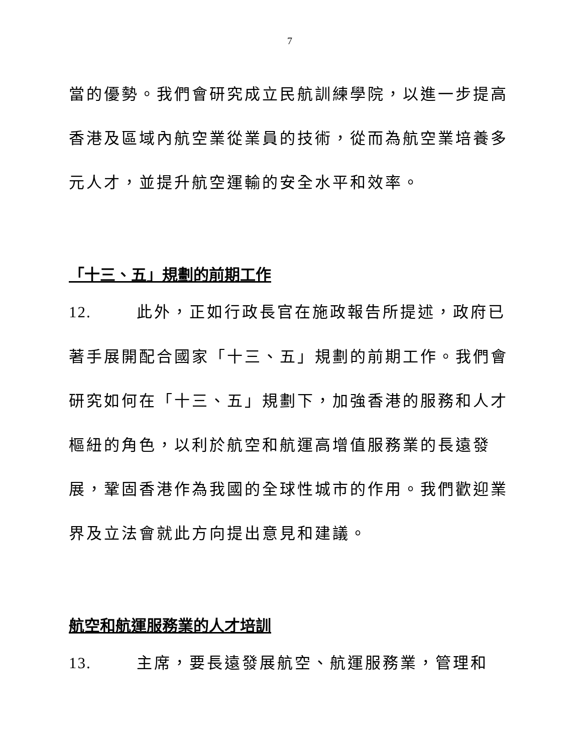7
當的優勢。我們會研究成立民航訓練學院，以進一步提高香港及區域內航空業從業員的技術，從而為航空業培養多元人才，並提升航空運輸的安全水平和效率。
「十三、五」規劃的前期工作
12. 此外，正如行政長官在施政報告所提述，政府已著手展開配合國家「十三、五」規劃的前期工作。我們會研究如何在「十三、五」規劃下，加強香港的服務和人才樞紐的角色，以利於航空和航運高增值服務業的長遠發展，鞏固香港作為我國的全球性城市的作用。我們歡迎業界及立法會就此方向提出意見和建議。
航空和航運服務業的人才培訓
13. 主席，要長遠發展航空、航運服務業，管理和